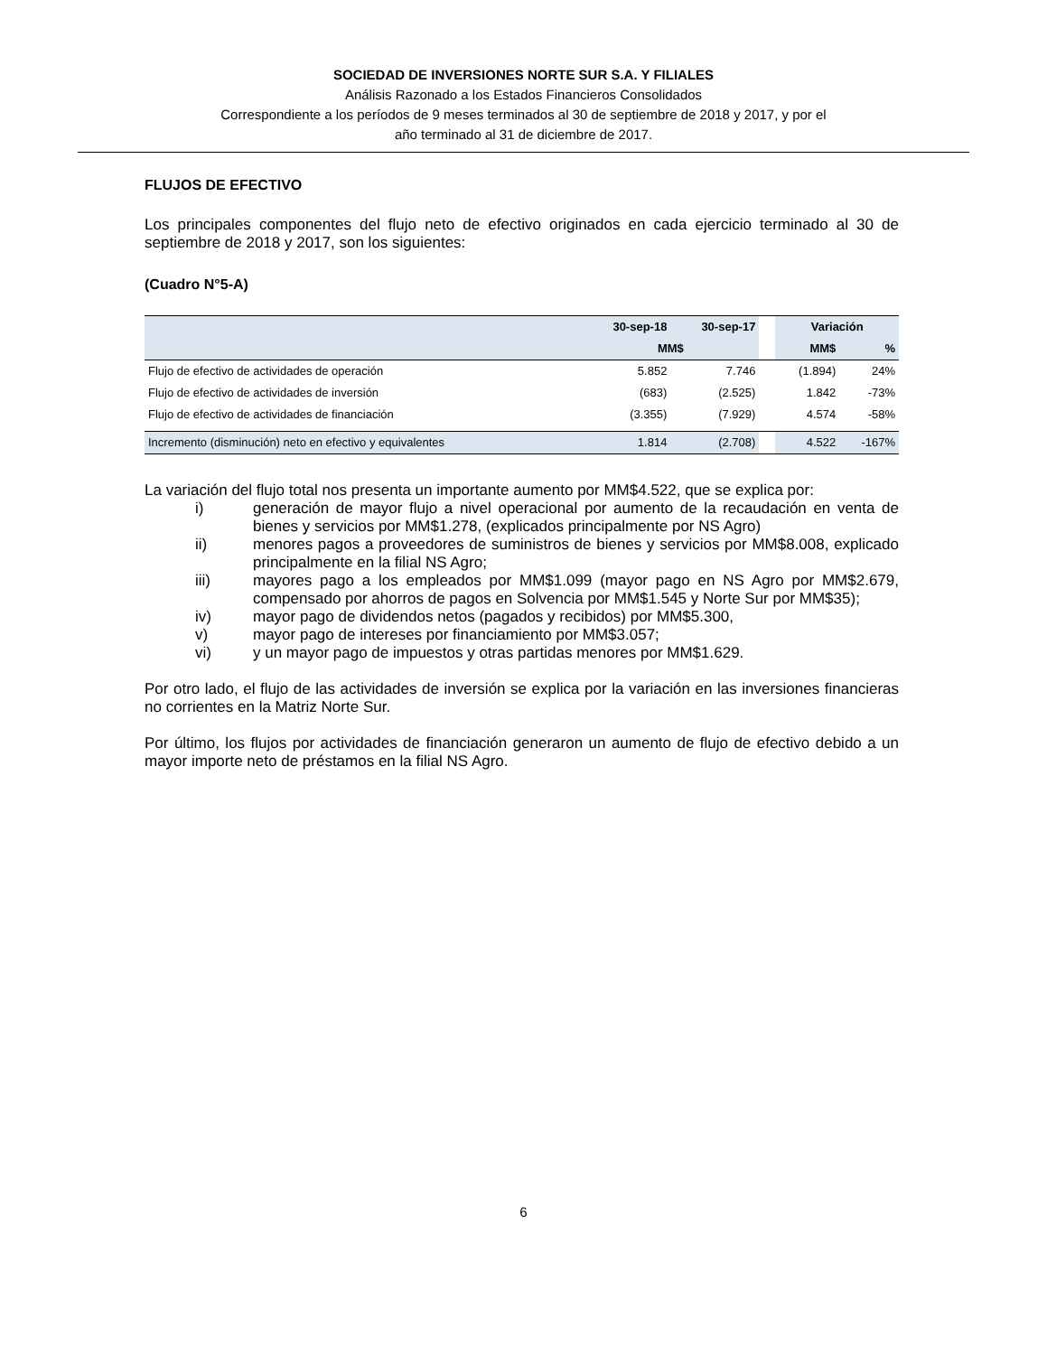SOCIEDAD DE INVERSIONES NORTE SUR S.A. Y FILIALES
Análisis Razonado a los Estados Financieros Consolidados
Correspondiente a los períodos de 9 meses terminados al 30 de septiembre de 2018 y 2017, y por el
año terminado al 31 de diciembre de 2017.
FLUJOS DE EFECTIVO
Los principales componentes del flujo neto de efectivo originados en cada ejercicio terminado al 30 de septiembre de 2018 y 2017, son los siguientes:
(Cuadro N°5-A)
| | 30-sep-18 | 30-sep-17 | | Variación | |
| --- | --- | --- | --- | --- | --- |
| | MM$ | | | MM$ | % |
| Flujo de efectivo de actividades de operación | 5.852 | 7.746 | | (1.894) | 24% |
| Flujo de efectivo de actividades de inversión | (683) | (2.525) | | 1.842 | -73% |
| Flujo de efectivo de actividades de financiación | (3.355) | (7.929) | | 4.574 | -58% |
| Incremento (disminución) neto en efectivo y equivalentes | 1.814 | (2.708) | | 4.522 | -167% |
La variación del flujo total nos presenta un importante aumento por MM$4.522, que se explica por:
i) generación de mayor flujo a nivel operacional por aumento de la recaudación en venta de bienes y servicios por MM$1.278, (explicados principalmente por NS Agro)
ii) menores pagos a proveedores de suministros de bienes y servicios por MM$8.008, explicado principalmente en la filial NS Agro;
iii) mayores pago a los empleados por MM$1.099 (mayor pago en NS Agro por MM$2.679, compensado por ahorros de pagos en Solvencia por MM$1.545 y Norte Sur por MM$35);
iv) mayor pago de dividendos netos (pagados y recibidos) por MM$5.300,
v) mayor pago de intereses por financiamiento por MM$3.057;
vi) y un mayor pago de impuestos y otras partidas menores por MM$1.629.
Por otro lado, el flujo de las actividades de inversión se explica por la variación en las inversiones financieras no corrientes en la Matriz Norte Sur.
Por último, los flujos por actividades de financiación generaron un aumento de flujo de efectivo debido a un mayor importe neto de préstamos en la filial NS Agro.
6